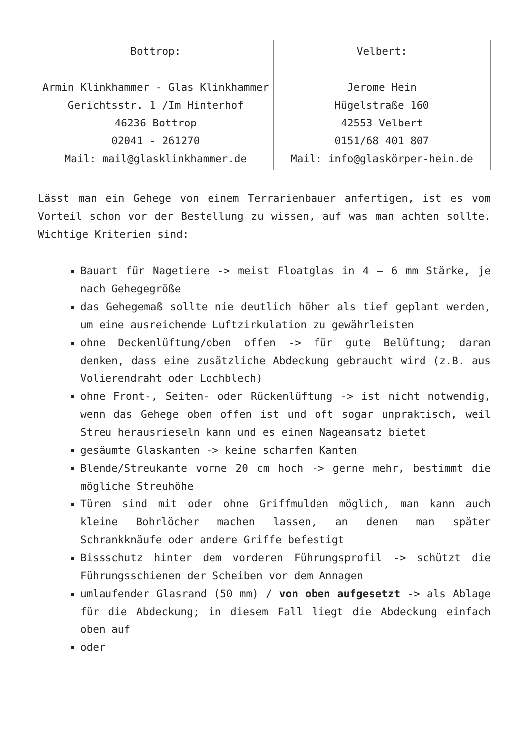| Bottrop: Armin Klinkhammer - Glas Klinkhammer Gerichtsstr. 1 /Im Hinterhof 46236 Bottrop 02041 - 261270 Mail: mail@glasklinkhammer.de | Velbert: Jerome Hein Hügelstraße 160 42553 Velbert 0151/68 401 807 Mail: info@glaskörper-hein.de |
Lässt man ein Gehege von einem Terrarienbauer anfertigen, ist es vom Vorteil schon vor der Bestellung zu wissen, auf was man achten sollte. Wichtige Kriterien sind:
Bauart für Nagetiere -> meist Floatglas in 4 – 6 mm Stärke, je nach Gehegegröße
das Gehegemaß sollte nie deutlich höher als tief geplant werden, um eine ausreichende Luftzirkulation zu gewährleisten
ohne Deckenlüftung/oben offen -> für gute Belüftung; daran denken, dass eine zusätzliche Abdeckung gebraucht wird (z.B. aus Volierendraht oder Lochblech)
ohne Front-, Seiten- oder Rückenlüftung -> ist nicht notwendig, wenn das Gehege oben offen ist und oft sogar unpraktisch, weil Streu herausrieseln kann und es einen Nageansatz bietet
gesäumte Glaskanten -> keine scharfen Kanten
Blende/Streukante vorne 20 cm hoch -> gerne mehr, bestimmt die mögliche Streuhöhe
Türen sind mit oder ohne Griffmulden möglich, man kann auch kleine Bohrlöcher machen lassen, an denen man später Schrankknäufe oder andere Griffe befestigt
Bissschutz hinter dem vorderen Führungsprofil -> schützt die Führungsschienen der Scheiben vor dem Annagen
umlaufender Glasrand (50 mm) / von oben aufgesetzt -> als Ablage für die Abdeckung; in diesem Fall liegt die Abdeckung einfach oben auf
oder